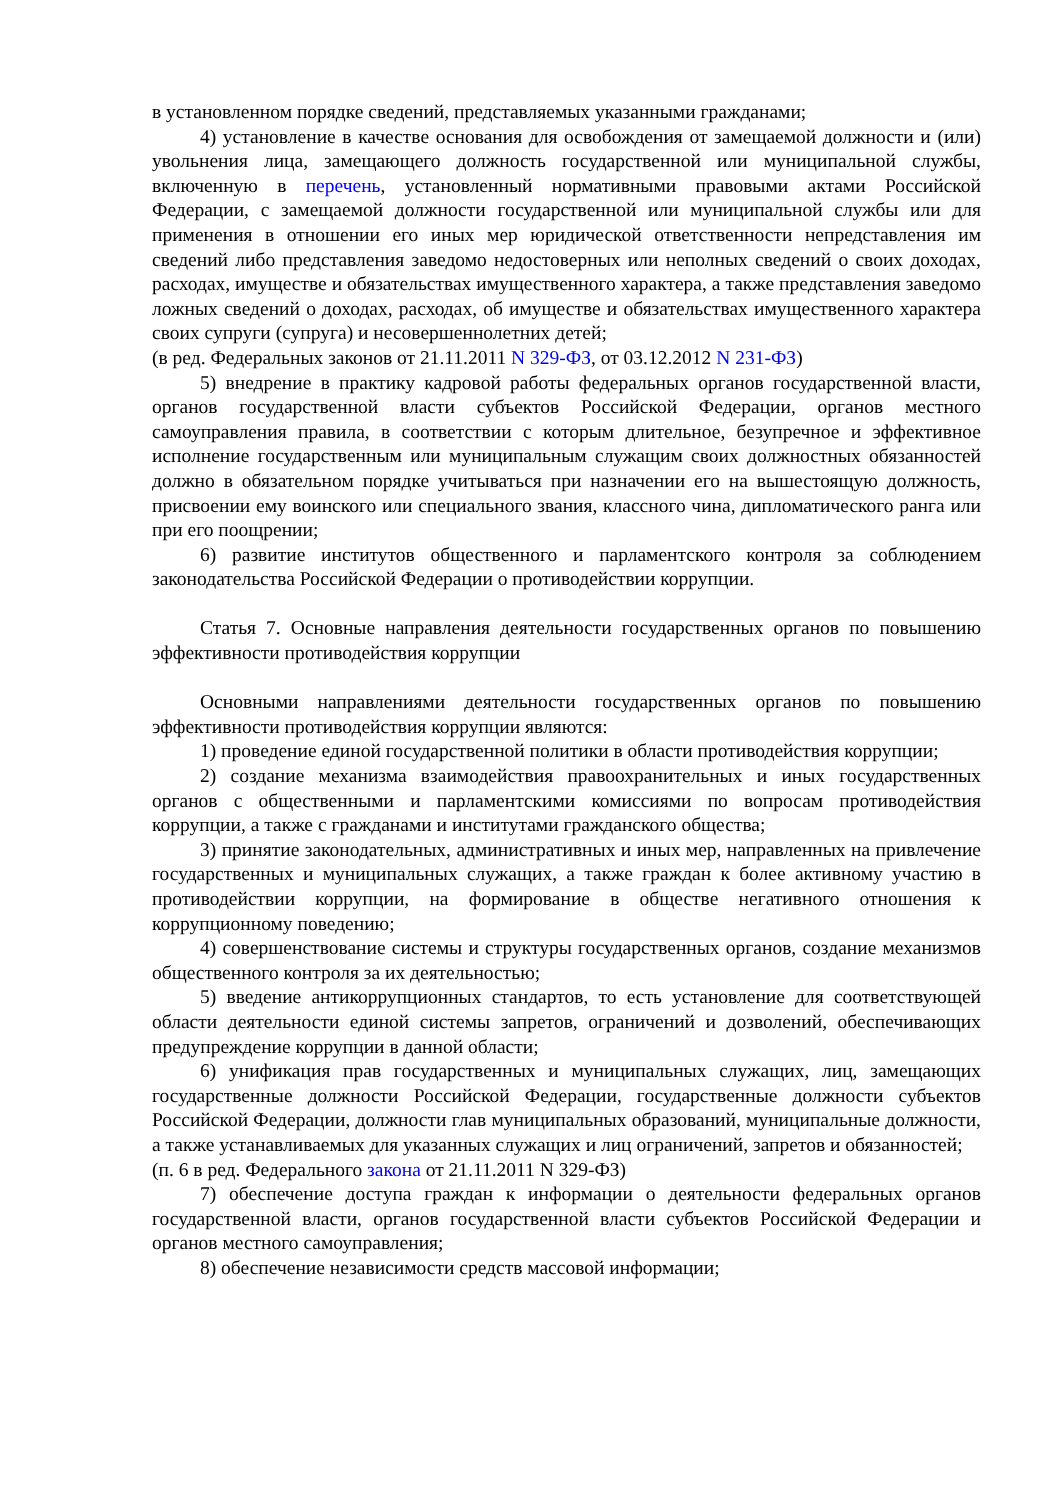в установленном порядке сведений, представляемых указанными гражданами;
4) установление в качестве основания для освобождения от замещаемой должности и (или) увольнения лица, замещающего должность государственной или муниципальной службы, включенную в перечень, установленный нормативными правовыми актами Российской Федерации, с замещаемой должности государственной или муниципальной службы или для применения в отношении его иных мер юридической ответственности непредставления им сведений либо представления заведомо недостоверных или неполных сведений о своих доходах, расходах, имуществе и обязательствах имущественного характера, а также представления заведомо ложных сведений о доходах, расходах, об имуществе и обязательствах имущественного характера своих супруги (супруга) и несовершеннолетних детей;
(в ред. Федеральных законов от 21.11.2011 N 329-ФЗ, от 03.12.2012 N 231-ФЗ)
5) внедрение в практику кадровой работы федеральных органов государственной власти, органов государственной власти субъектов Российской Федерации, органов местного самоуправления правила, в соответствии с которым длительное, безупречное и эффективное исполнение государственным или муниципальным служащим своих должностных обязанностей должно в обязательном порядке учитываться при назначении его на вышестоящую должность, присвоении ему воинского или специального звания, классного чина, дипломатического ранга или при его поощрении;
6) развитие институтов общественного и парламентского контроля за соблюдением законодательства Российской Федерации о противодействии коррупции.
Статья 7. Основные направления деятельности государственных органов по повышению эффективности противодействия коррупции
Основными направлениями деятельности государственных органов по повышению эффективности противодействия коррупции являются:
1) проведение единой государственной политики в области противодействия коррупции;
2) создание механизма взаимодействия правоохранительных и иных государственных органов с общественными и парламентскими комиссиями по вопросам противодействия коррупции, а также с гражданами и институтами гражданского общества;
3) принятие законодательных, административных и иных мер, направленных на привлечение государственных и муниципальных служащих, а также граждан к более активному участию в противодействии коррупции, на формирование в обществе негативного отношения к коррупционному поведению;
4) совершенствование системы и структуры государственных органов, создание механизмов общественного контроля за их деятельностью;
5) введение антикоррупционных стандартов, то есть установление для соответствующей области деятельности единой системы запретов, ограничений и дозволений, обеспечивающих предупреждение коррупции в данной области;
6) унификация прав государственных и муниципальных служащих, лиц, замещающих государственные должности Российской Федерации, государственные должности субъектов Российской Федерации, должности глав муниципальных образований, муниципальные должности, а также устанавливаемых для указанных служащих и лиц ограничений, запретов и обязанностей;
(п. 6 в ред. Федерального закона от 21.11.2011 N 329-ФЗ)
7) обеспечение доступа граждан к информации о деятельности федеральных органов государственной власти, органов государственной власти субъектов Российской Федерации и органов местного самоуправления;
8) обеспечение независимости средств массовой информации;